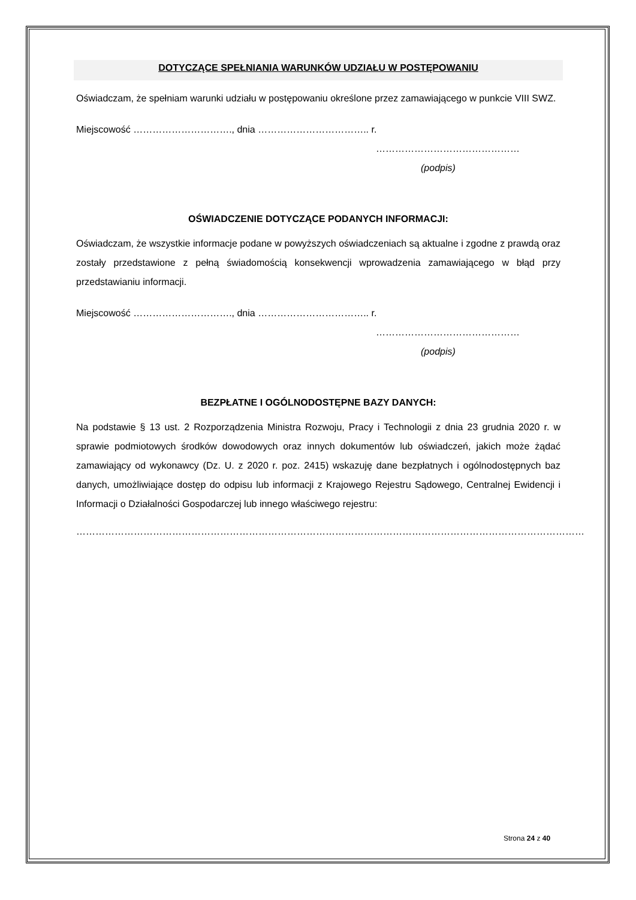DOTYCZĄCE SPEŁNIANIA WARUNKÓW UDZIAŁU W POSTĘPOWANIU
Oświadczam, że spełniam warunki udziału w postępowaniu określone przez zamawiającego w punkcie VIII SWZ.
Miejscowość …………………………., dnia …………………………….. r.
………………………………………
(podpis)
OŚWIADCZENIE DOTYCZĄCE PODANYCH INFORMACJI:
Oświadczam, że wszystkie informacje podane w powyższych oświadczeniach są aktualne i zgodne z prawdą oraz zostały przedstawione z pełną świadomością konsekwencji wprowadzenia zamawiającego w błąd przy przedstawianiu informacji.
Miejscowość …………………………., dnia …………………………….. r.
………………………………………
(podpis)
BEZPŁATNE I OGÓLNODOSTĘPNE BAZY DANYCH:
Na podstawie § 13 ust. 2 Rozporządzenia Ministra Rozwoju, Pracy i Technologii z dnia 23 grudnia 2020 r. w sprawie podmiotowych środków dowodowych oraz innych dokumentów lub oświadczeń, jakich może żądać zamawiający od wykonawcy (Dz. U. z 2020 r. poz. 2415) wskazuję dane bezpłatnych i ogólnodostępnych baz danych, umożliwiające dostęp do odpisu lub informacji z Krajowego Rejestru Sądowego, Centralnej Ewidencji i Informacji o Działalności Gospodarczej lub innego właściwego rejestru:
……………………………………………………………………………………………………………………………………………
Strona 24 z 40